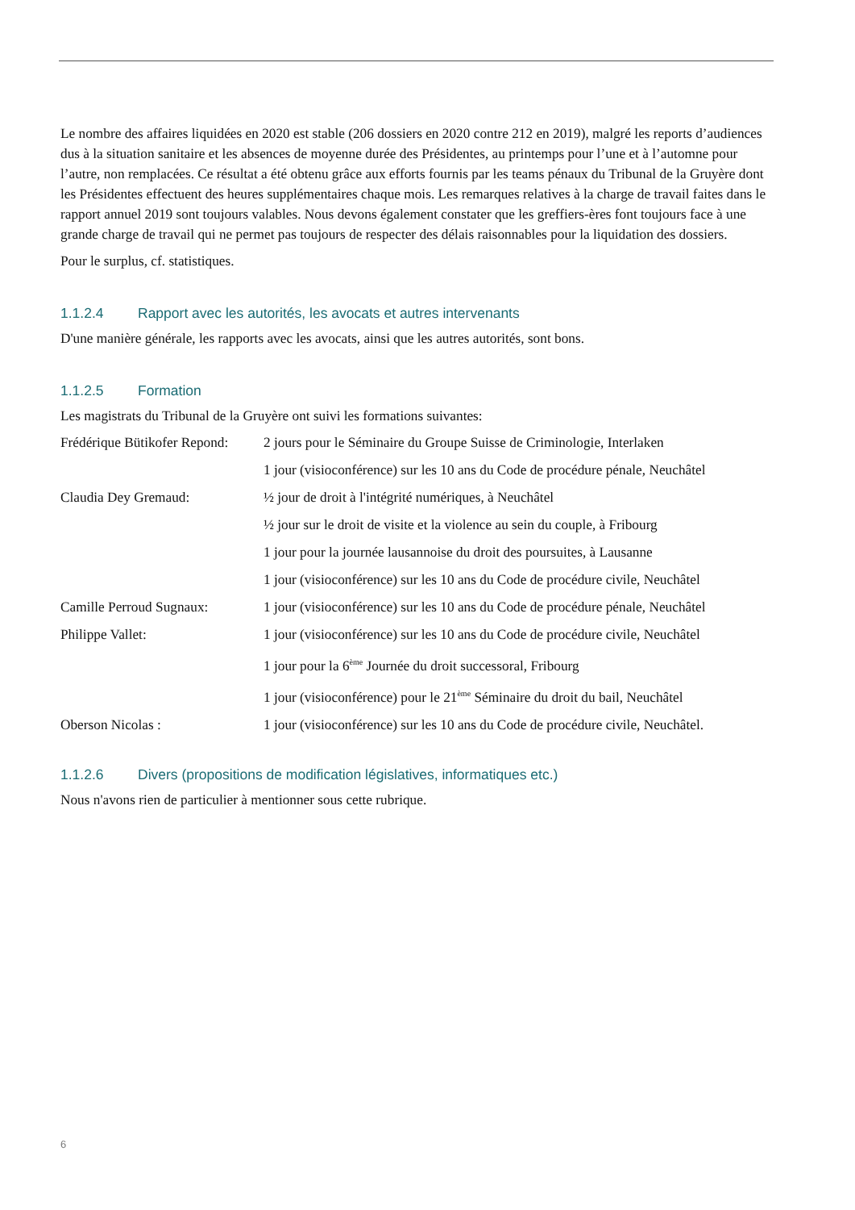Le nombre des affaires liquidées en 2020 est stable (206 dossiers en 2020 contre 212 en 2019), malgré les reports d’audiences dus à la situation sanitaire et les absences de moyenne durée des Présidentes, au printemps pour l’une et à l’automne pour l’autre, non remplacées. Ce résultat a été obtenu grâce aux efforts fournis par les teams pénaux du Tribunal de la Gruyère dont les Présidentes effectuent des heures supplémentaires chaque mois. Les remarques relatives à la charge de travail faites dans le rapport annuel 2019 sont toujours valables. Nous devons également constater que les greffiers-ères font toujours face à une grande charge de travail qui ne permet pas toujours de respecter des délais raisonnables pour la liquidation des dossiers.
Pour le surplus, cf. statistiques.
1.1.2.4 Rapport avec les autorités, les avocats et autres intervenants
D'une manière générale, les rapports avec les avocats, ainsi que les autres autorités, sont bons.
1.1.2.5 Formation
Les magistrats du Tribunal de la Gruyère ont suivi les formations suivantes:
| Frédérique Bütikofer Repond: | 2 jours pour le Séminaire du Groupe Suisse de Criminologie, Interlaken |
| | 1 jour (visioconférence) sur les 10 ans du Code de procédure pénale, Neuchâtel |
| Claudia Dey Gremaud: | ½ jour de droit à l'intégrité numériques, à Neuchâtel |
| | ½ jour sur le droit de visite et la violence au sein du couple, à Fribourg |
| | 1 jour pour la journée lausannoise du droit des poursuites, à Lausanne |
| | 1 jour (visioconférence) sur les 10 ans du Code de procédure civile, Neuchâtel |
| Camille Perroud Sugnaux: | 1 jour (visioconférence) sur les 10 ans du Code de procédure pénale, Neuchâtel |
| Philippe Vallet: | 1 jour (visioconférence) sur les 10 ans du Code de procédure civile, Neuchâtel |
| | 1 jour pour la 6<sup>ème</sup> Journée du droit successoral, Fribourg |
| | 1 jour (visioconférence) pour le 21<sup>ème</sup> Séminaire du droit du bail, Neuchâtel |
| Oberson Nicolas : | 1 jour (visioconférence) sur les 10 ans du Code de procédure civile, Neuchâtel. |
1.1.2.6 Divers (propositions de modification législatives, informatiques etc.)
Nous n'avons rien de particulier à mentionner sous cette rubrique.
6